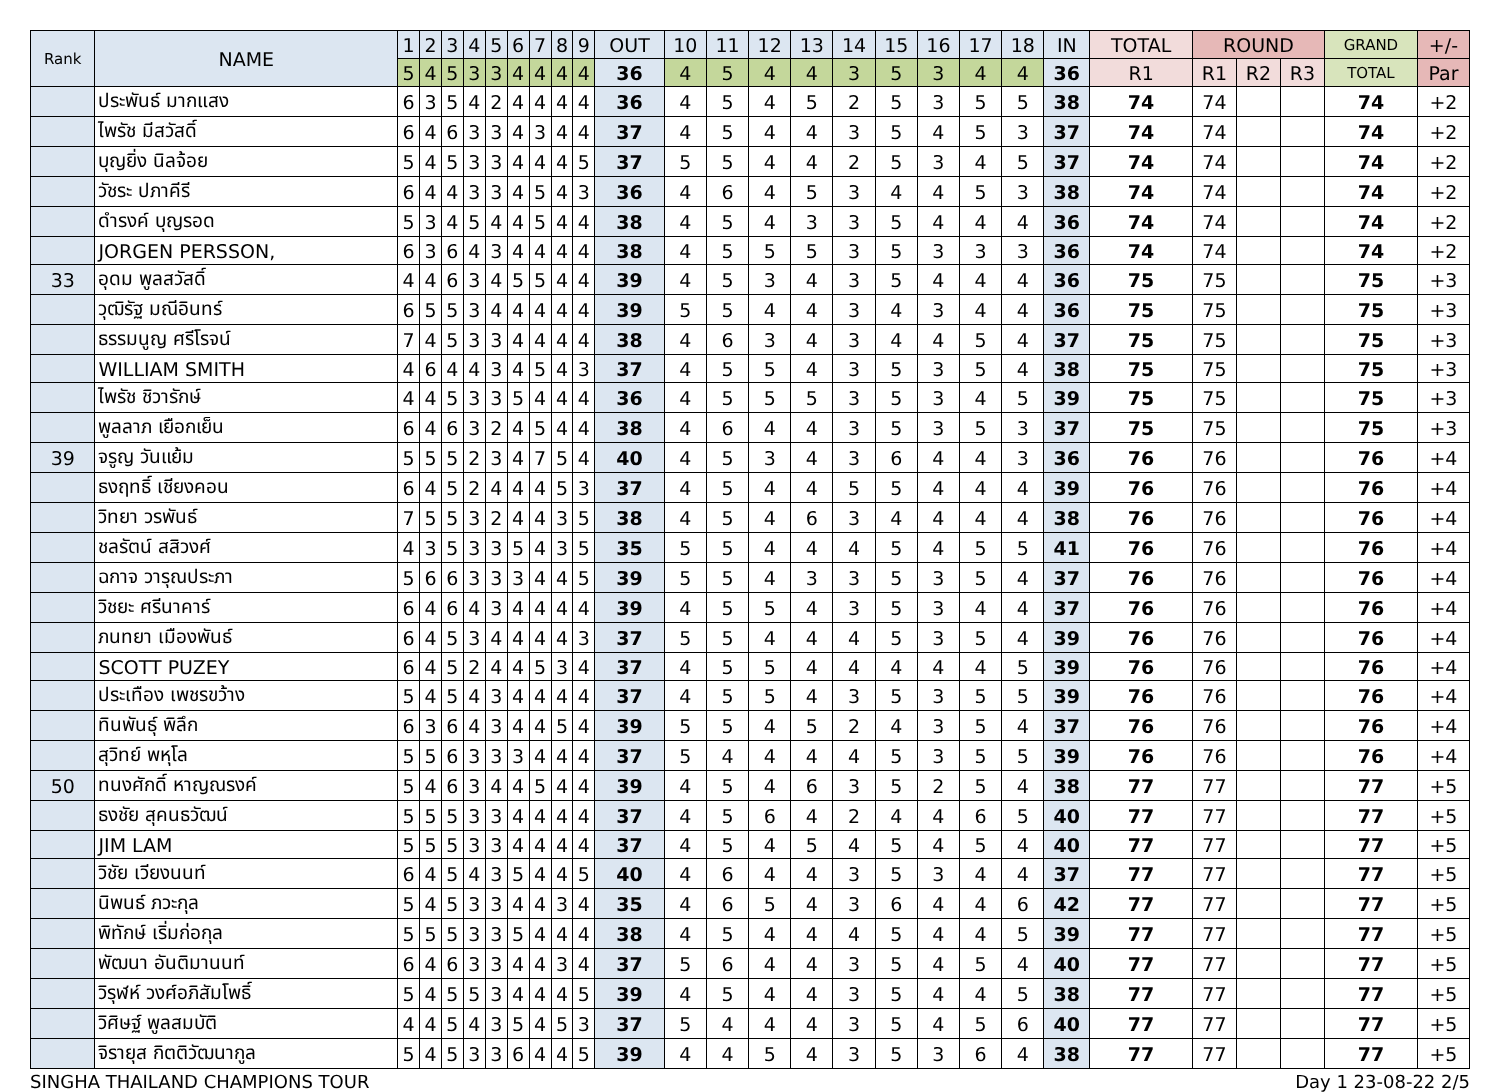| Rank | NAME | 1 | 2 | 3 | 4 | 5 | 6 | 7 | 8 | 9 | OUT | 10 | 11 | 12 | 13 | 14 | 15 | 16 | 17 | 18 | IN | TOTAL | ROUND | | | GRAND | +/- |
| --- | --- | --- | --- | --- | --- | --- | --- | --- | --- | --- | --- | --- | --- | --- | --- | --- | --- | --- | --- | --- | --- | --- | --- | --- | --- | --- | --- |
| | | 5 | 4 | 5 | 3 | 3 | 4 | 4 | 4 | 4 | 36 | 4 | 5 | 4 | 4 | 3 | 5 | 3 | 4 | 4 | 36 | R1 | R1 | R2 | R3 | TOTAL | Par |
| | ประพันธ์ มากแสง | 6 | 3 | 5 | 4 | 2 | 4 | 4 | 4 | 4 | 36 | 4 | 5 | 4 | 5 | 2 | 5 | 3 | 5 | 5 | 38 | 74 | 74 | | | 74 | +2 |
| | ไพรัช มีสวัสดิ์ | 6 | 4 | 6 | 3 | 3 | 4 | 3 | 4 | 4 | 37 | 4 | 5 | 4 | 4 | 3 | 5 | 4 | 5 | 3 | 37 | 74 | 74 | | | 74 | +2 |
| | บุญยิ่ง นิลจ้อย | 5 | 4 | 5 | 3 | 3 | 4 | 4 | 4 | 5 | 37 | 5 | 5 | 4 | 4 | 2 | 5 | 3 | 4 | 5 | 37 | 74 | 74 | | | 74 | +2 |
| | วัชระ ปภาคีรี | 6 | 4 | 4 | 3 | 3 | 4 | 5 | 4 | 3 | 36 | 4 | 6 | 4 | 5 | 3 | 4 | 4 | 5 | 3 | 38 | 74 | 74 | | | 74 | +2 |
| | ดำรงค์ บุญรอด | 5 | 3 | 4 | 5 | 4 | 4 | 5 | 4 | 4 | 38 | 4 | 5 | 4 | 3 | 3 | 5 | 4 | 4 | 4 | 36 | 74 | 74 | | | 74 | +2 |
| | JORGEN PERSSON, | 6 | 3 | 6 | 4 | 3 | 4 | 4 | 4 | 4 | 38 | 4 | 5 | 5 | 5 | 3 | 5 | 3 | 3 | 3 | 36 | 74 | 74 | | | 74 | +2 |
| 33 | อุดม พูลสวัสดิ์ | 4 | 4 | 6 | 3 | 4 | 5 | 5 | 4 | 4 | 39 | 4 | 5 | 3 | 4 | 3 | 5 | 4 | 4 | 4 | 36 | 75 | 75 | | | 75 | +3 |
| | วุฒิรัฐ มณีอินทร์ | 6 | 5 | 5 | 3 | 4 | 4 | 4 | 4 | 4 | 39 | 5 | 5 | 4 | 4 | 3 | 4 | 3 | 4 | 4 | 36 | 75 | 75 | | | 75 | +3 |
| | ธรรมนูญ ศรีโรจน์ | 7 | 4 | 5 | 3 | 3 | 4 | 4 | 4 | 4 | 38 | 4 | 6 | 3 | 4 | 3 | 4 | 4 | 5 | 4 | 37 | 75 | 75 | | | 75 | +3 |
| | WILLIAM SMITH | 4 | 6 | 4 | 4 | 3 | 4 | 5 | 4 | 3 | 37 | 4 | 5 | 5 | 4 | 3 | 5 | 3 | 5 | 4 | 38 | 75 | 75 | | | 75 | +3 |
| | ไพรัช ชิวารักษ์ | 4 | 4 | 5 | 3 | 3 | 5 | 4 | 4 | 4 | 36 | 4 | 5 | 5 | 5 | 3 | 5 | 3 | 4 | 5 | 39 | 75 | 75 | | | 75 | +3 |
| | พูลลาภ เยือกเย็น | 6 | 4 | 6 | 3 | 2 | 4 | 5 | 4 | 4 | 38 | 4 | 6 | 4 | 4 | 3 | 5 | 3 | 5 | 3 | 37 | 75 | 75 | | | 75 | +3 |
| 39 | จรูญ วันแย้ม | 5 | 5 | 5 | 2 | 3 | 4 | 7 | 5 | 4 | 40 | 4 | 5 | 3 | 4 | 3 | 6 | 4 | 4 | 3 | 36 | 76 | 76 | | | 76 | +4 |
| | ธงฤทธิ์ เชียงคอน | 6 | 4 | 5 | 2 | 4 | 4 | 4 | 5 | 3 | 37 | 4 | 5 | 4 | 4 | 5 | 5 | 4 | 4 | 4 | 39 | 76 | 76 | | | 76 | +4 |
| | วิทยา วรพันธ์ | 7 | 5 | 5 | 3 | 2 | 4 | 4 | 3 | 5 | 38 | 4 | 5 | 4 | 6 | 3 | 4 | 4 | 4 | 4 | 38 | 76 | 76 | | | 76 | +4 |
| | ชลรัตน์ สสิวงศ์ | 4 | 3 | 5 | 3 | 3 | 5 | 4 | 3 | 5 | 35 | 5 | 5 | 4 | 4 | 4 | 5 | 4 | 5 | 5 | 41 | 76 | 76 | | | 76 | +4 |
| | ฉกาจ วารุณประภา | 5 | 6 | 6 | 3 | 3 | 3 | 4 | 4 | 5 | 39 | 5 | 5 | 4 | 3 | 3 | 5 | 3 | 5 | 4 | 37 | 76 | 76 | | | 76 | +4 |
| | วิชยะ ศรีนาคาร์ | 6 | 4 | 6 | 4 | 3 | 4 | 4 | 4 | 4 | 39 | 4 | 5 | 5 | 4 | 3 | 5 | 3 | 4 | 4 | 37 | 76 | 76 | | | 76 | +4 |
| | ภนทยา เมืองพันธ์ | 6 | 4 | 5 | 3 | 4 | 4 | 4 | 4 | 3 | 37 | 5 | 5 | 4 | 4 | 4 | 5 | 3 | 5 | 4 | 39 | 76 | 76 | | | 76 | +4 |
| | SCOTT PUZEY | 6 | 4 | 5 | 2 | 4 | 4 | 5 | 3 | 4 | 37 | 4 | 5 | 5 | 4 | 4 | 4 | 4 | 4 | 5 | 39 | 76 | 76 | | | 76 | +4 |
| | ประเทือง เพชรขว้าง | 5 | 4 | 5 | 4 | 3 | 4 | 4 | 4 | 4 | 37 | 4 | 5 | 5 | 4 | 3 | 5 | 3 | 5 | 5 | 39 | 76 | 76 | | | 76 | +4 |
| | ทินพันธุ์ พิลึก | 6 | 3 | 6 | 4 | 3 | 4 | 4 | 5 | 4 | 39 | 5 | 5 | 4 | 5 | 2 | 4 | 3 | 5 | 4 | 37 | 76 | 76 | | | 76 | +4 |
| | สุวิทย์ พหุโล | 5 | 5 | 6 | 3 | 3 | 3 | 4 | 4 | 4 | 37 | 5 | 4 | 4 | 4 | 4 | 5 | 3 | 5 | 5 | 39 | 76 | 76 | | | 76 | +4 |
| 50 | ทนงศักดิ์ หาญณรงค์ | 5 | 4 | 6 | 3 | 4 | 4 | 5 | 4 | 4 | 39 | 4 | 5 | 4 | 6 | 3 | 5 | 2 | 5 | 4 | 38 | 77 | 77 | | | 77 | +5 |
| | ธงชัย สุคนธวัฒน์ | 5 | 5 | 5 | 3 | 3 | 4 | 4 | 4 | 4 | 37 | 4 | 5 | 6 | 4 | 2 | 4 | 4 | 6 | 5 | 40 | 77 | 77 | | | 77 | +5 |
| | JIM LAM | 5 | 5 | 5 | 3 | 3 | 4 | 4 | 4 | 4 | 37 | 4 | 5 | 4 | 5 | 4 | 5 | 4 | 5 | 4 | 40 | 77 | 77 | | | 77 | +5 |
| | วิชัย เวียงนนท์ | 6 | 4 | 5 | 4 | 3 | 5 | 4 | 4 | 5 | 40 | 4 | 6 | 4 | 4 | 3 | 5 | 3 | 4 | 4 | 37 | 77 | 77 | | | 77 | +5 |
| | นิพนธ์ ภวะกุล | 5 | 4 | 5 | 3 | 3 | 4 | 4 | 3 | 4 | 35 | 4 | 6 | 5 | 4 | 3 | 6 | 4 | 4 | 6 | 42 | 77 | 77 | | | 77 | +5 |
| | พิทักษ์ เริ่มก่อกุล | 5 | 5 | 5 | 3 | 3 | 5 | 4 | 4 | 4 | 38 | 4 | 5 | 4 | 4 | 4 | 5 | 4 | 4 | 5 | 39 | 77 | 77 | | | 77 | +5 |
| | พัฒนา อันติมานนท์ | 6 | 4 | 6 | 3 | 3 | 4 | 4 | 3 | 4 | 37 | 5 | 6 | 4 | 4 | 3 | 5 | 4 | 5 | 4 | 40 | 77 | 77 | | | 77 | +5 |
| | วิรุฬห์ วงศ์อภิสัมโพธิ์ | 5 | 4 | 5 | 5 | 3 | 4 | 4 | 4 | 5 | 39 | 4 | 5 | 4 | 4 | 3 | 5 | 4 | 4 | 5 | 38 | 77 | 77 | | | 77 | +5 |
| | วิศิษฐ์ พูลสมบัติ | 4 | 4 | 5 | 4 | 3 | 5 | 4 | 5 | 3 | 37 | 5 | 4 | 4 | 4 | 3 | 5 | 4 | 5 | 6 | 40 | 77 | 77 | | | 77 | +5 |
| | จิรายุส กิตติวัฒนากูล | 5 | 4 | 5 | 3 | 3 | 6 | 4 | 4 | 5 | 39 | 4 | 4 | 5 | 4 | 3 | 5 | 3 | 6 | 4 | 38 | 77 | 77 | | | 77 | +5 |
SINGHA THAILAND CHAMPIONS TOUR Day 1 23-08-22 2/5